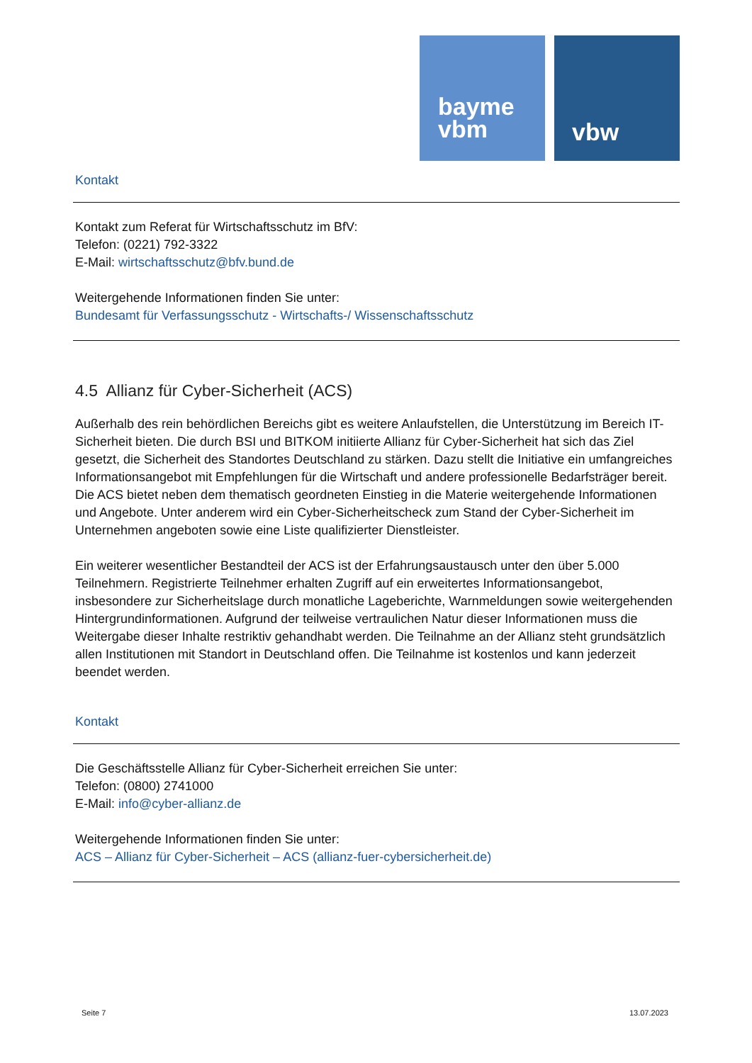bayme
vbm
vbw
Kontakt
Kontakt zum Referat für Wirtschaftsschutz im BfV:
Telefon: (0221) 792-3322
E-Mail: wirtschaftsschutz@bfv.bund.de
Weitergehende Informationen finden Sie unter:
Bundesamt für Verfassungsschutz - Wirtschafts-/ Wissenschaftsschutz
4.5 Allianz für Cyber-Sicherheit (ACS)
Außerhalb des rein behördlichen Bereichs gibt es weitere Anlaufstellen, die Unterstützung im Bereich IT-Sicherheit bieten. Die durch BSI und BITKOM initiierte Allianz für Cyber-Sicherheit hat sich das Ziel gesetzt, die Sicherheit des Standortes Deutschland zu stärken. Dazu stellt die Initiative ein umfang­reiches Informationsangebot mit Empfehlungen für die Wirtschaft und andere professionelle Bedarfs­träger bereit. Die ACS bietet neben dem thematisch geordneten Einstieg in die Materie weiterge­hende Informationen und Angebote. Unter anderem wird ein Cyber-Sicherheitscheck zum Stand der Cyber-Sicherheit im Unternehmen angeboten sowie eine Liste qualifizierter Dienstleister.
Ein weiterer wesentlicher Bestandteil der ACS ist der Erfahrungsaustausch unter den über 5.000 Teilnehmern. Registrierte Teilnehmer erhalten Zugriff auf ein erweitertes Informationsangebot, insbesondere zur Sicherheitslage durch monatliche Lageberichte, Warnmeldungen sowie weiter­gehenden Hintergrundinformationen. Aufgrund der teilweise vertraulichen Natur dieser Informatio­nen muss die Weitergabe dieser Inhalte restriktiv gehandhabt werden. Die Teilnahme an der Allianz steht grundsätzlich allen Institutionen mit Standort in Deutschland offen. Die Teilnahme ist kostenlos und kann jederzeit beendet werden.
Kontakt
Die Geschäftsstelle Allianz für Cyber-Sicherheit erreichen Sie unter:
Telefon: (0800) 2741000
E-Mail: info@cyber-allianz.de
Weitergehende Informationen finden Sie unter:
ACS – Allianz für Cyber-Sicherheit – ACS (allianz-fuer-cybersicherheit.de)
Seite 7 13.07.2023